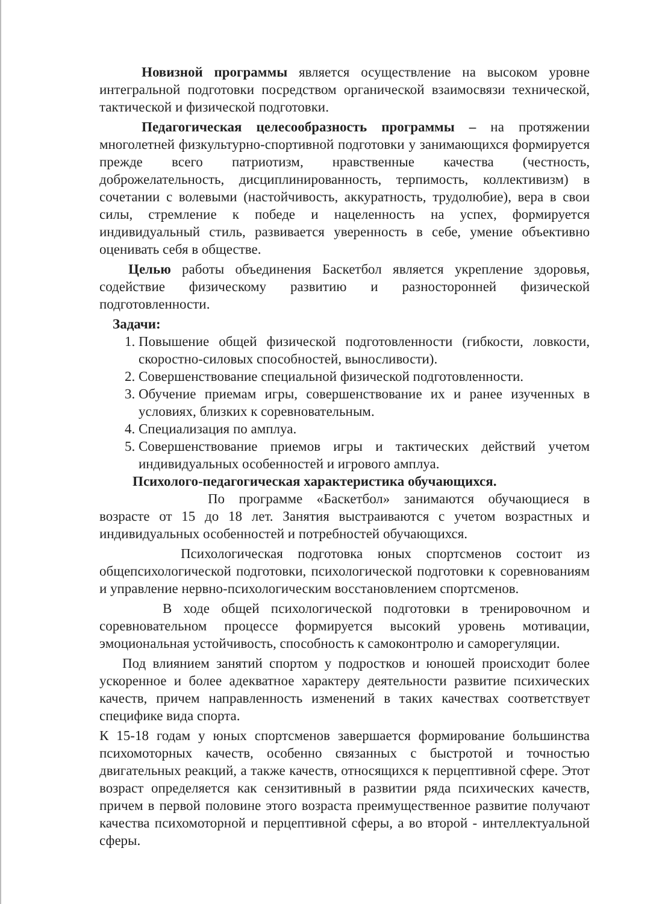Новизной программы является осуществление на высоком уровне интегральной подготовки посредством органической взаимосвязи технической, тактической и физической подготовки.
Педагогическая целесообразность программы – на протяжении многолетней физкультурно-спортивной подготовки у занимающихся формируется прежде всего патриотизм, нравственные качества (честность, доброжелательность, дисциплинированность, терпимость, коллективизм) в сочетании с волевыми (настойчивость, аккуратность, трудолюбие), вера в свои силы, стремление к победе и нацеленность на успех, формируется индивидуальный стиль, развивается уверенность в себе, умение объективно оценивать себя в обществе.
Целью работы объединения Баскетбол является укрепление здоровья, содействие физическому развитию и разносторонней физической подготовленности.
Задачи:
1. Повышение общей физической подготовленности (гибкости, ловкости, скоростно-силовых способностей, выносливости).
2. Совершенствование специальной физической подготовленности.
3. Обучение приемам игры, совершенствование их и ранее изученных в условиях, близких к соревновательным.
4. Специализация по амплуа.
5. Совершенствование приемов игры и тактических действий учетом индивидуальных особенностей и игрового амплуа.
Психолого-педагогическая характеристика обучающихся.
По программе «Баскетбол» занимаются обучающиеся в возрасте от 15 до 18 лет. Занятия выстраиваются с учетом возрастных и индивидуальных особенностей и потребностей обучающихся.
Психологическая подготовка юных спортсменов состоит из общепсихологической подготовки, психологической подготовки к соревнованиям и управление нервно-психологическим восстановлением спортсменов.
В ходе общей психологической подготовки в тренировочном и соревновательном процессе формируется высокий уровень мотивации, эмоциональная устойчивость, способность к самоконтролю и саморегуляции.
Под влиянием занятий спортом у подростков и юношей происходит более ускоренное и более адекватное характеру деятельности развитие психических качеств, причем направленность изменений в таких качествах соответствует специфике вида спорта.
К 15-18 годам у юных спортсменов завершается формирование большинства психомоторных качеств, особенно связанных с быстротой и точностью двигательных реакций, а также качеств, относящихся к перцептивной сфере. Этот возраст определяется как сензитивный в развитии ряда психических качеств, причем в первой половине этого возраста преимущественное развитие получают качества психомоторной и перцептивной сферы, а во второй - интеллектуальной сферы.